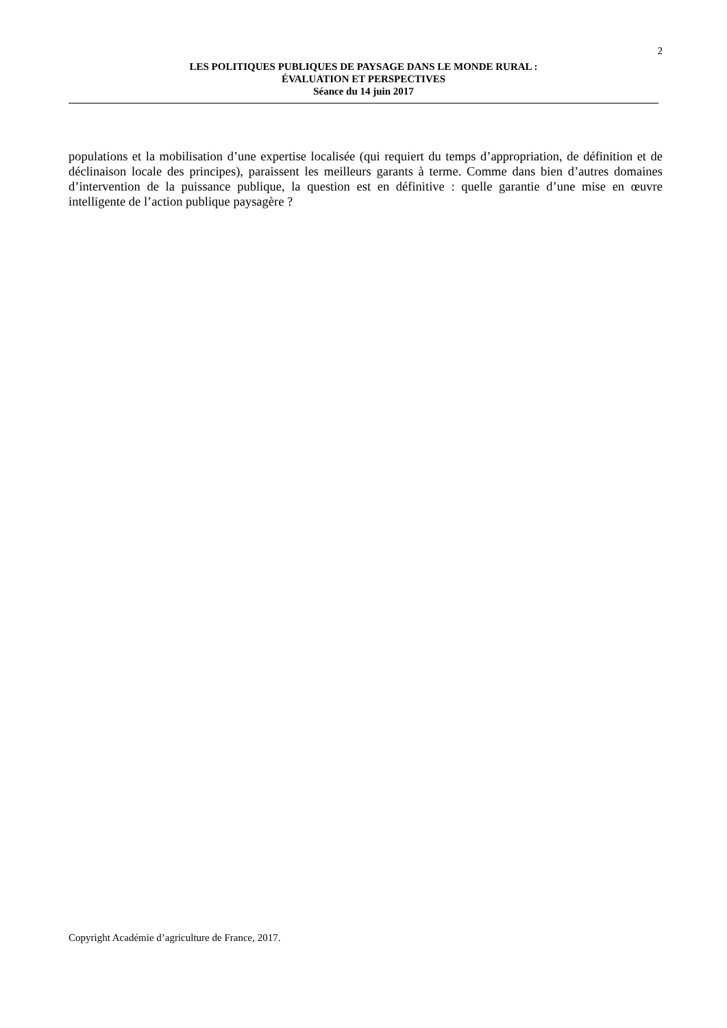2
LES POLITIQUES PUBLIQUES DE PAYSAGE DANS LE MONDE RURAL :
ÉVALUATION ET PERSPECTIVES
Séance du 14 juin 2017
populations et la mobilisation d’une expertise localisée (qui requiert du temps d’appropriation, de définition et de déclinaison locale des principes), paraissent les meilleurs garants à terme. Comme dans bien d’autres domaines d’intervention de la puissance publique, la question est en définitive : quelle garantie d’une mise en œuvre intelligente de l’action publique paysagère ?
Copyright Académie d’agriculture de France, 2017.